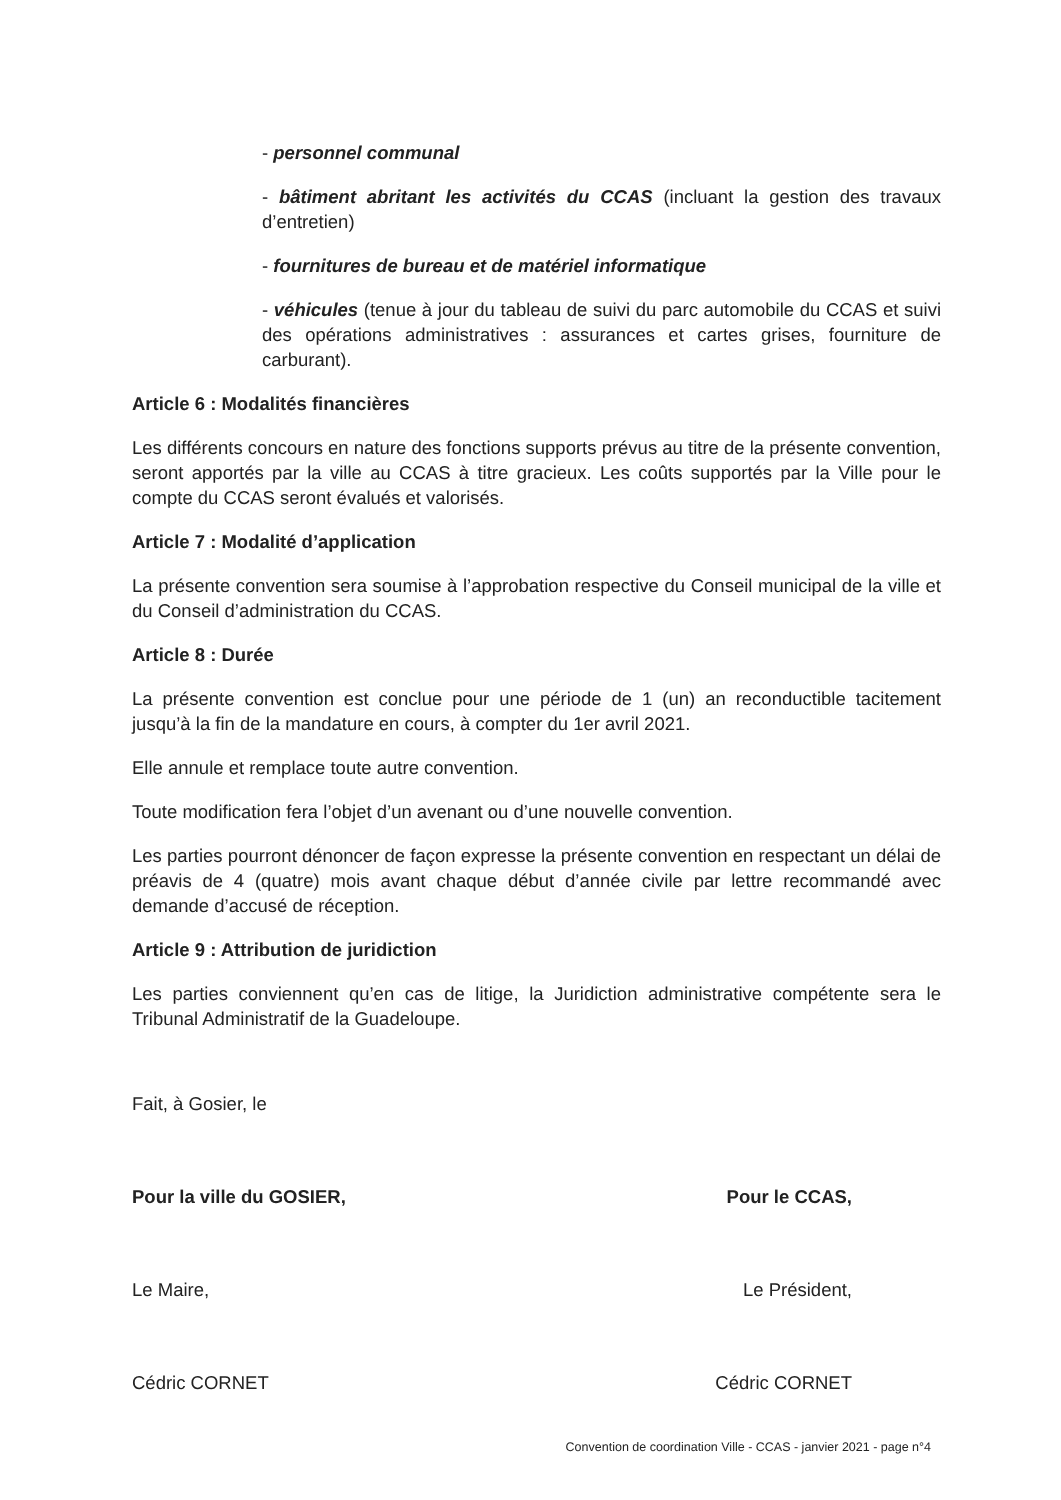- personnel communal
- bâtiment abritant les activités du CCAS (incluant la gestion des travaux d’entretien)
- fournitures de bureau et de matériel informatique
- véhicules (tenue à jour du tableau de suivi du parc automobile du CCAS et suivi des opérations administratives : assurances et cartes grises, fourniture de carburant).
Article 6 : Modalités financières
Les différents concours en nature des fonctions supports prévus au titre de la présente convention, seront apportés par la ville au CCAS à titre gracieux. Les coûts supportés par la Ville pour le compte du CCAS seront évalués et valorisés.
Article 7 : Modalité d’application
La présente convention sera soumise à l’approbation respective du Conseil municipal de la ville et du Conseil d’administration du CCAS.
Article 8 : Durée
La présente convention est conclue pour une période de 1 (un) an reconductible tacitement jusqu’à la fin de la mandature en cours, à compter du 1er avril 2021.
Elle annule et remplace toute autre convention.
Toute modification fera l’objet d’un avenant ou d’une nouvelle convention.
Les parties pourront dénoncer de façon expresse la présente convention en respectant un délai de préavis de 4 (quatre) mois avant chaque début d’année civile par lettre recommandé avec demande d’accusé de réception.
Article 9 : Attribution de juridiction
Les parties conviennent qu’en cas de litige, la Juridiction administrative compétente sera le Tribunal Administratif de la Guadeloupe.
Fait, à Gosier, le
Pour la ville du GOSIER, Pour le CCAS,
Le Maire, Le Président,
Cédric CORNET Cédric CORNET
Convention de coordination Ville - CCAS - janvier 2021 - page n°4